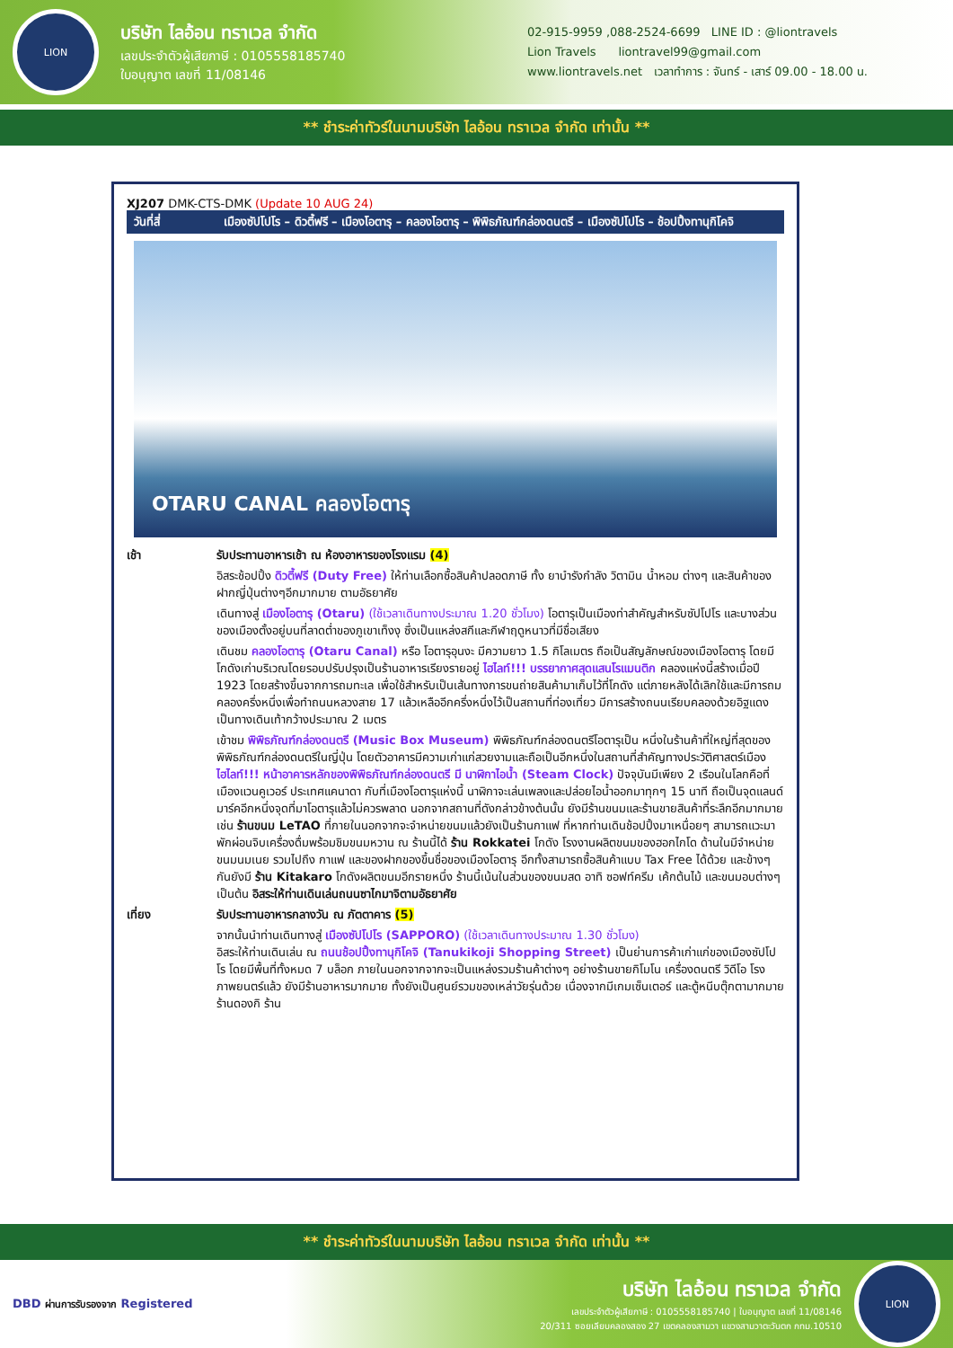LION
บริษัท ไลอ้อน ทราเวล จำกัด
เลขประจำตัวผู้เสียภาษี : 0105558185740
ใบอนุญาต เลขที่ 11/08146
02-915-9959 ,088-2524-6699 LINE ID : @liontravels
Lion Travels liontravel99@gmail.com
www.liontravels.net เวลาทำการ : จันทร์ - เสาร์ 09.00 - 18.00 น.
** ชำระค่าทัวร์ในนามบริษัท ไลอ้อน ทราเวล จำกัด เท่านั้น **
XJ207 DMK-CTS-DMK (Update 10 AUG 24)
วันที่สี่ เมืองซัปโปโร – ดิวตี้ฟรี – เมืองโอตารุ – คลองโอตารุ – พิพิธภัณฑ์กล่องดนตรี – เมืองซัปโปโร – ช้อปปิ้งทานุกิโคจิ
OTARU CANAL คลองโอตารุ
| เช้า | รับประทานอาหารเช้า ณ ห้องอาหารของโรงแรม (4) |
| | อิสระช้อปปิ้ง ดิวตี้ฟรี (Duty Free) ให้ท่านเลือกซื้อสินค้าปลอดภาษี ทั้ง ยาบำรังกำลัง วิตามิน น้ำหอม ต่างๆ และสินค้าของฝากญี่ปุ่นต่างๆอีกมากมาย ตามอัธยาศัย |
| | เดินทางสู่ เมืองโอตารุ (Otaru) (ใช้เวลาเดินทางประมาณ 1.20 ชั่วโมง) โอตารุเป็นเมืองท่าสำคัญสำหรับซัปโปโร และบางส่วนของเมืองตั้งอยู่บนที่ลาดต่ำของภูเขาเท็งงุ ซึ่งเป็นแหล่งสกีและกีฬาฤดูหนาวที่มีชื่อเสียง |
| | เดินชม คลองโอตารุ (Otaru Canal) หรือ โอตารุอุนงะ มีความยาว 1.5 กิโลเมตร ถือเป็นสัญลักษณ์ของเมืองโอตารุ โดยมีโกดังเก่าบริเวณโดยรอบปรับปรุงเป็นร้านอาหารเรียงรายอยู่ ไฮไลท์!!! บรรยากาศสุดแสนโรแมนติก คลองแห่งนี้สร้างเมื่อปี 1923 โดยสร้างขึ้นจากการถมทะเล เพื่อใช้สำหรับเป็นเส้นทางการขนถ่ายสินค้ามาเก็บไว้ที่โกดัง แต่ภายหลังได้เลิกใช้และมีการถมคลองครึ่งหนึ่งเพื่อทำถนนหลวงสาย 17 แล้วเหลืออีกครึ่งหนึ่งไว้เป็นสถานที่ท่องเที่ยว มีการสร้างถนนเรียบคลองด้วยอิฐแดงเป็นทางเดินเท้ากว้างประมาณ 2 เมตร |
| | เข้าชม พิพิธภัณฑ์กล่องดนตรี (Music Box Museum) พิพิธภัณฑ์กล่องดนตรีโอตารุเป็น หนึ่งในร้านค้าที่ใหญ่ที่สุดของพิพิธภัณฑ์กล่องดนตรีในญี่ปุ่น โดยตัวอาคารมีความเก่าแก่สวยงามและถือเป็นอีกหนึ่งในสถานที่สำคัญทางประวัติศาสตร์เมือง ไฮไลท์!!! หน้าอาคารหลักของพิพิธภัณฑ์กล่องดนตรี มี นาฬิกาไอน้ำ (Steam Clock) ปัจจุบันมีเพียง 2 เรือนในโลกคือที่เมืองแวนคูเวอร์ ประเทศแคนาดา กับที่เมืองโอตารุแห่งนี้ นาฬิกาจะเล่นเพลงและปล่อยไอน้ำออกมาทุกๆ 15 นาที ถือเป็นจุดแลนด์มาร์คอีกหนึ่งจุดที่มาโอตารุแล้วไม่ควรพลาด นอกจากสถานที่ดังกล่าวข้างต้นนั้น ยังมีร้านขนมและร้านขายสินค้าที่ระลึกอีกมากมาย เช่น ร้านขนม LeTAO ที่ภายในนอกจากจะจำหน่ายขนมแล้วยังเป็นร้านกาแฟ ที่หากท่านเดินช้อปปิ้งมาเหนื่อยๆ สามารถแวะมาพักผ่อนจิบเครื่องดื่มพร้อมชิมขนมหวาน ณ ร้านนี้ได้ ร้าน Rokkatei โกดัง โรงงานผลิตขนมของฮอกไกโด ด้านในมีจำหน่ายขนมนมเนย รวมไปถึง กาแฟ และของฝากของขึ้นชื่อของเมืองโอตารุ อีกทั้งสามารถซื้อสินค้าแบบ Tax Free ได้ด้วย และข้างๆกันยังมี ร้าน Kitakaro โกดังผลิตขนมอีกรายหนึ่ง ร้านนี้เน้นในส่วนของขนมสด อาทิ ซอฟท์ครีม เค้กต้นไม้ และขนมอบต่างๆ เป็นต้น อิสระให้ท่านเดินเล่นถนนซาไกมาจิตามอัธยาศัย |
| เที่ยง | รับประทานอาหารกลางวัน ณ ภัตตาคาร (5) |
| | จากนั้นนำท่านเดินทางสู่ เมืองซัปโปโร (SAPPORO) (ใช้เวลาเดินทางประมาณ 1.30 ชั่วโมง) อิสระให้ท่านเดินเล่น ณ ถนนช้อปปิ้งทานุกิโคจิ (Tanukikoji Shopping Street) เป็นย่านการค้าเก่าแก่ของเมืองซัปโปโร โดยมีพื้นที่ทั้งหมด 7 บล็อก ภายในนอกจากจากจะเป็นแหล่งรวมร้านค้าต่างๆ อย่างร้านขายกิโมโน เครื่องดนตรี วิดีโอ โรงภาพยนตร์แล้ว ยังมีร้านอาหารมากมาย ทั้งยังเป็นศูนย์รวมของเหล่าวัยรุ่นด้วย เนื่องจากมีเกมเซ็นเตอร์ และตู้หนีบตุ๊กตามากมาย ร้านดองกิ ร้าน |
** ชำระค่าทัวร์ในนามบริษัท ไลอ้อน ทราเวล จำกัด เท่านั้น **
DBD ผ่านการรับรองจาก Registered
บริษัท ไลอ้อน ทราเวล จำกัด
เลขประจำตัวผู้เสียภาษี : 0105558185740 | ใบอนุญาต เลขที่ 11/08146
20/311 ซอยเลียบคลองสอง 27 เขตคลองสามวา แขวงสามวาตะวันตก กทม.10510
LION